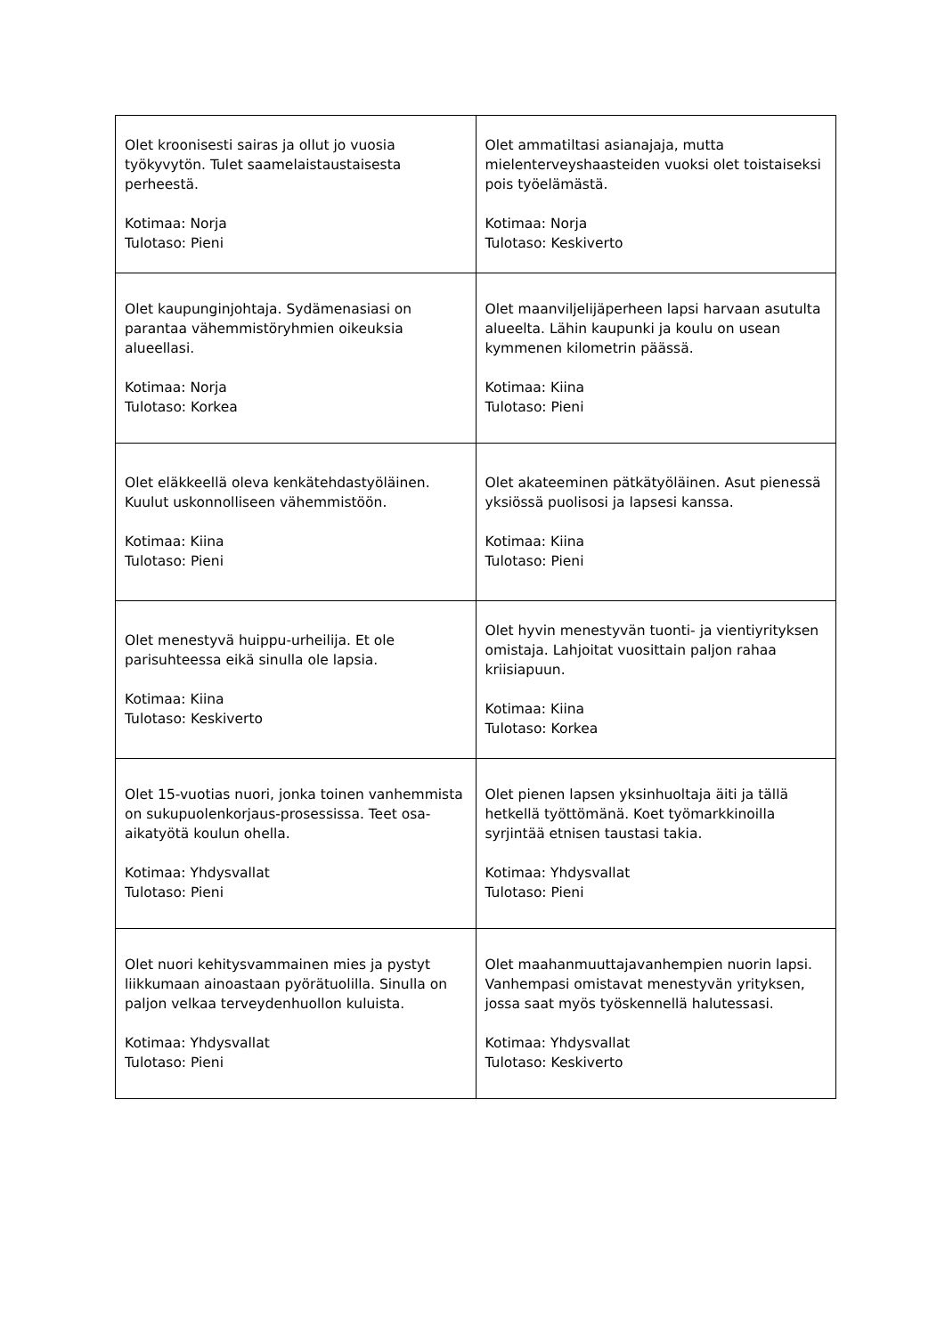| Olet kroonisesti sairas ja ollut jo vuosia työkyvytön. Tulet saamelaistaustaisesta perheestä. Kotimaa: Norja Tulotaso: Pieni | Olet ammatiltasi asianajaja, mutta mielenterveyshaasteiden vuoksi olet toistaiseksi pois työelämästä. Kotimaa: Norja Tulotaso: Keskiverto |
| Olet kaupunginjohtaja. Sydämenasiasi on parantaa vähemmistöryhmien oikeuksia alueellasi. Kotimaa: Norja Tulotaso: Korkea | Olet maanviljelijäperheen lapsi harvaan asutulta alueelta. Lähin kaupunki ja koulu on usean kymmenen kilometrin päässä. Kotimaa: Kiina Tulotaso: Pieni |
| Olet eläkkeellä oleva kenkätehdastyöläinen. Kuulut uskonnolliseen vähemmistöön. Kotimaa: Kiina Tulotaso: Pieni | Olet akateeminen pätkätyöläinen. Asut pienessä yksiössä puolisosi ja lapsesi kanssa. Kotimaa: Kiina Tulotaso: Pieni |
| Olet menestyvä huippu-urheilija. Et ole parisuhteessa eikä sinulla ole lapsia. Kotimaa: Kiina Tulotaso: Keskiverto | Olet hyvin menestyvän tuonti- ja vientiyrityksen omistaja. Lahjoitat vuosittain paljon rahaa kriisiapuun. Kotimaa: Kiina Tulotaso: Korkea |
| Olet 15-vuotias nuori, jonka toinen vanhemmista on sukupuolenkorjaus-prosessissa. Teet osa-aikatyötä koulun ohella. Kotimaa: Yhdysvallat Tulotaso: Pieni | Olet pienen lapsen yksinhuoltaja äiti ja tällä hetkellä työttömänä. Koet työmarkkinoilla syrjintää etnisen taustasi takia. Kotimaa: Yhdysvallat Tulotaso: Pieni |
| Olet nuori kehitysvammainen mies ja pystyt liikkumaan ainoastaan pyörätuolilla. Sinulla on paljon velkaa terveydenhuollon kuluista. Kotimaa: Yhdysvallat Tulotaso: Pieni | Olet maahanmuuttajavanhempien nuorin lapsi. Vanhempasi omistavat menestyvän yrityksen, jossa saat myös työskennellä halutessasi. Kotimaa: Yhdysvallat Tulotaso: Keskiverto |